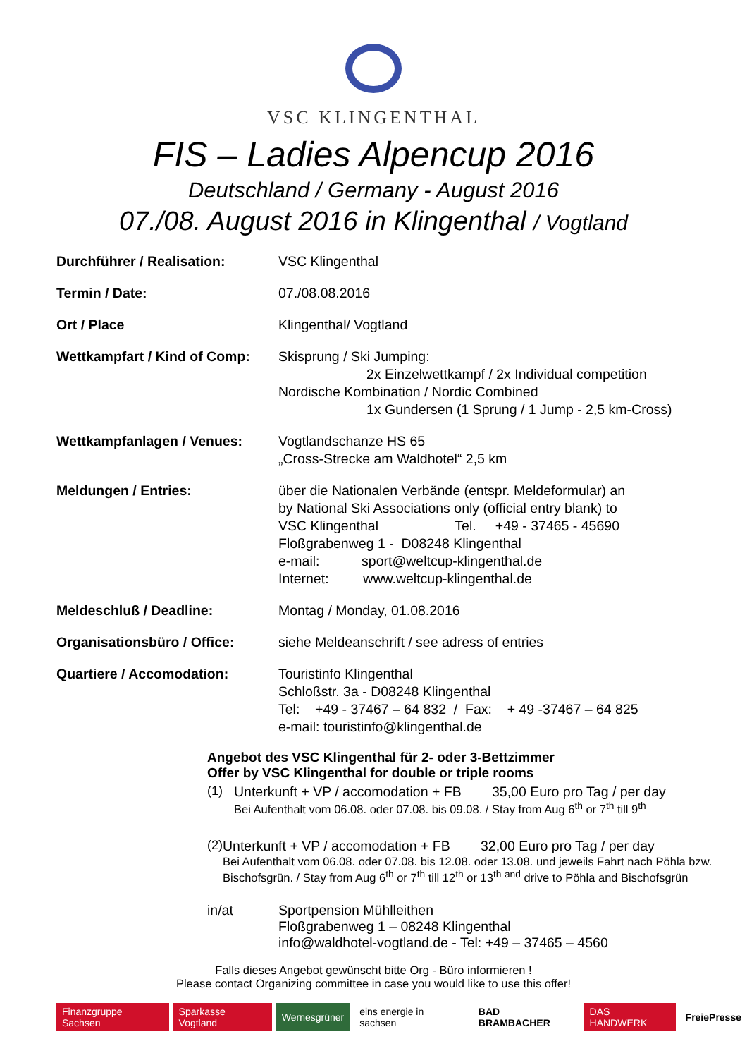VSC KLINGENTHAL
FIS – Ladies Alpencup 2016
Deutschland / Germany - August 2016
07./08. August 2016 in Klingenthal / Vogtland
| Durchführer / Realisation: | VSC Klingenthal |
| Termin / Date: | 07./08.08.2016 |
| Ort / Place | Klingenthal/ Vogtland |
| Wettkampfart / Kind of Comp: | Skisprung / Ski Jumping: 2x Einzelwettkampf / 2x Individual competition Nordische Kombination / Nordic Combined 1x Gundersen (1 Sprung / 1 Jump - 2,5 km-Cross) |
| Wettkampfanlagen / Venues: | Vogtlandschanze HS 65 „Cross-Strecke am Waldhotel“ 2,5 km |
| Meldungen / Entries: | über die Nationalen Verbände (entspr. Meldeformular) an by National Ski Associations only (official entry blank) to VSC Klingenthal Tel. +49 - 37465 - 45690 Floßgrabenweg 1 - D08248 Klingenthal e-mail: sport@weltcup-klingenthal.de Internet: www.weltcup-klingenthal.de |
| Meldeschluß / Deadline: | Montag / Monday, 01.08.2016 |
| Organisationsbüro / Office: | siehe Meldeanschrift / see adress of entries |
| Quartiere / Accomodation: | Touristinfo Klingenthal Schloßstr. 3a - D08248 Klingenthal Tel: +49 - 37467 – 64 832 / Fax: + 49 -37467 – 64 825 e-mail: touristinfo@klingenthal.de |
Angebot des VSC Klingenthal für 2- oder 3-Bettzimmer
Offer by VSC Klingenthal for double or triple rooms
(1) Unterkunft + VP / accomodation + FB 35,00 Euro pro Tag / per day
Bei Aufenthalt vom 06.08. oder 07.08. bis 09.08. / Stay from Aug 6<sup>th</sup> or 7<sup>th</sup> till 9<sup>th</sup>
(2) Unterkunft + VP / accomodation + FB 32,00 Euro pro Tag / per day
Bei Aufenthalt vom 06.08. oder 07.08. bis 12.08. oder 13.08. und jeweils Fahrt nach Pöhla bzw. Bischofsgrün. / Stay from Aug 6<sup>th</sup> or 7<sup>th</sup> till 12<sup>th</sup> or 13<sup>th</sup> <sup>and</sup> drive to Pöhla and Bischofsgrün
in/at Sportpension Mühlleithen
Floßgrabenweg 1 – 08248 Klingenthal
info@waldhotel-vogtland.de - Tel: +49 – 37465 – 4560
Falls dieses Angebot gewünscht bitte Org - Büro informieren !
Please contact Organizing committee in case you would like to use this offer!
Finanzgruppe Sachsen Sparkasse Vogtland Wernesgrüner eins energie in sachsen BAD BRAMBACHER DAS HANDWERK FreiePresse